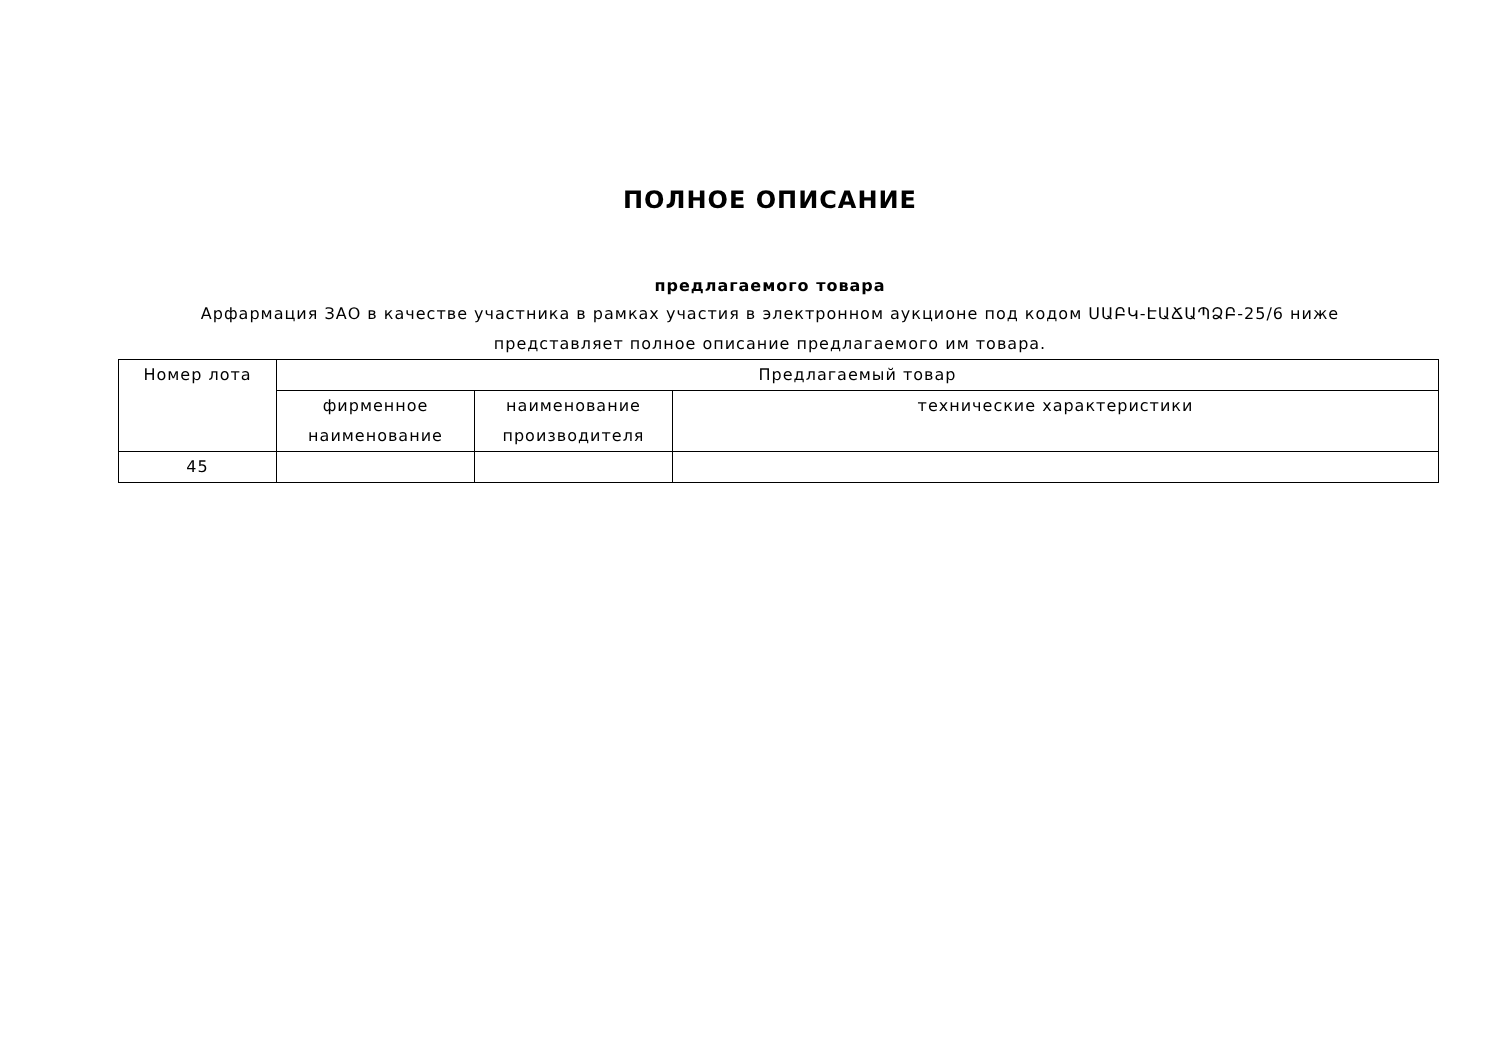ПОЛНОЕ ОПИСАНИЕ
предлагаемого товара
Арфармация ЗАО в качестве участника в рамках участия в электронном аукционе под кодом ՍԱԲԿ-ԷԱՃԱՊՁԲ-25/6 ниже
представляет полное описание предлагаемого им товара.
| Номер лота | Предлагаемый товар | | |
| --- | --- | --- | --- |
| | фирменное наименование | наименование производителя | технические характеристики |
| 45 | | | |